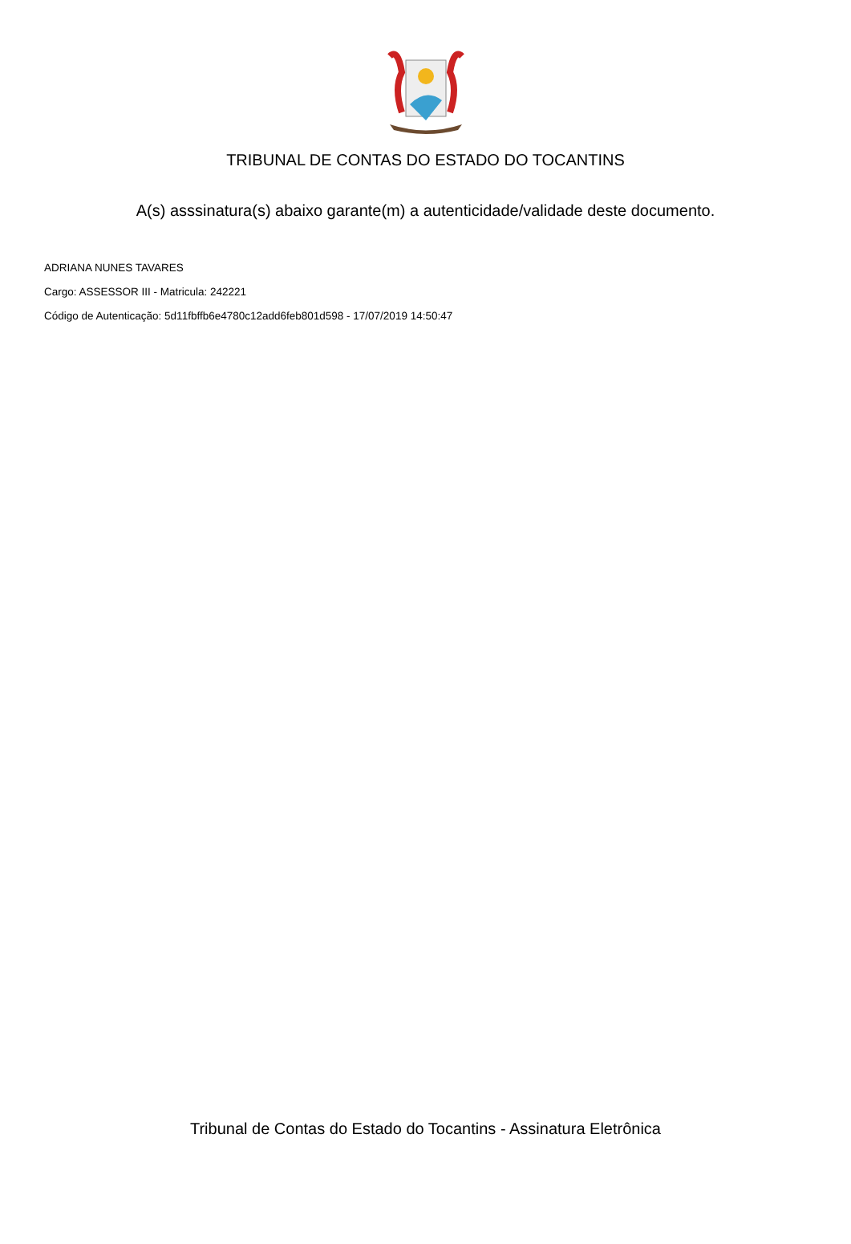TRIBUNAL DE CONTAS DO ESTADO DO TOCANTINS
A(s) asssinatura(s) abaixo garante(m) a autenticidade/validade deste documento.
ADRIANA NUNES TAVARES
Cargo: ASSESSOR III - Matricula: 242221
Código de Autenticação: 5d11fbffb6e4780c12add6feb801d598 - 17/07/2019 14:50:47
Tribunal de Contas do Estado do Tocantins - Assinatura Eletrônica